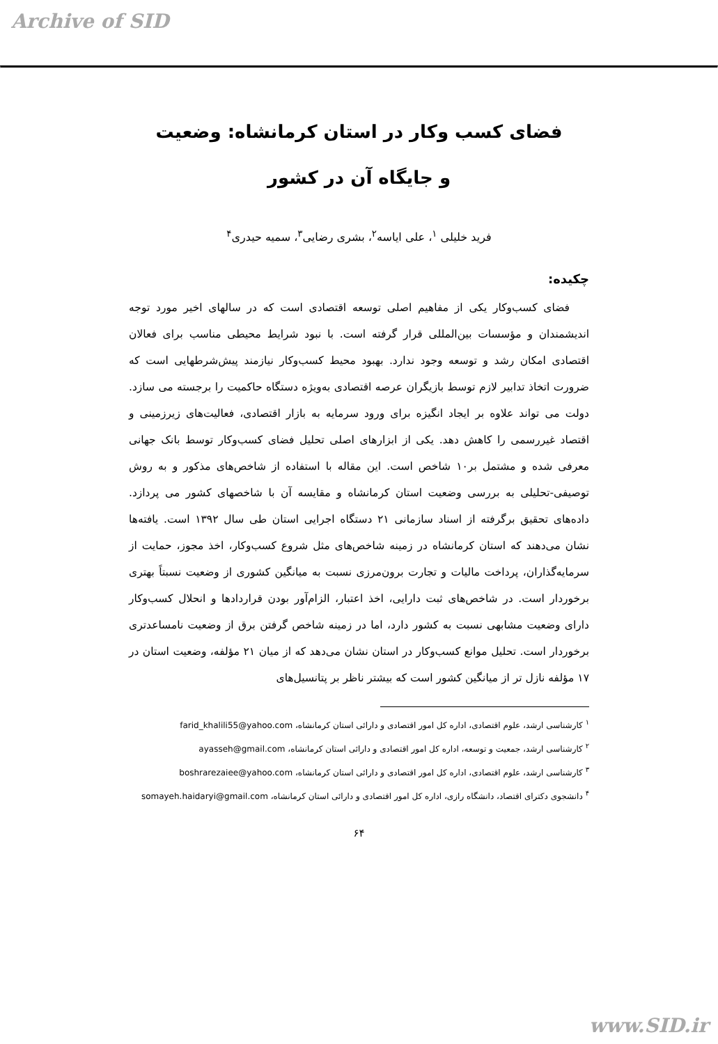Archive of SID
فضای کسب وکار در استان کرمانشاه: وضعیت
و جایگاه آن در کشور
فرید خلیلی <sup>۱</sup>، علی ایاسه<sup>۲</sup>، بشری رضایی<sup>۳</sup>، سمیه حیدری<sup>۴</sup>
چکیده:
فضای کسب‌وکار یکی از مفاهیم اصلی توسعه اقتصادی است که در سالهای اخیر مورد توجه اندیشمندان و مؤسسات بین‌المللی قرار گرفته است. با نبود شرایط محیطی مناسب برای فعالان اقتصادی امکان رشد و توسعه وجود ندارد. بهبود محیط کسب‌وکار نیازمند پیش‌شرطهایی است که ضرورت اتخاذ تدابیر لازم توسط بازیگران عرصه اقتصادی به‌ویژه دستگاه حاکمیت را برجسته می سازد. دولت می تواند علاوه بر ایجاد انگیزه برای ورود سرمایه به بازار اقتصادی، فعالیت‌های زیرزمینی و اقتصاد غیررسمی را کاهش دهد. یکی از ابزارهای اصلی تحلیل فضای کسب‌وکار توسط بانک جهانی معرفی شده و مشتمل بر۱۰ شاخص است. این مقاله با استفاده از شاخص‌های مذکور و به روش توصیفی-تحلیلی به بررسی وضعیت استان کرمانشاه و مقایسه آن با شاخصهای کشور می پردازد. داده‌های تحقیق برگرفته از اسناد سازمانی ۲۱ دستگاه اجرایی استان طی سال ۱۳۹۲ است. یافته‌ها نشان می‌دهند که استان کرمانشاه در زمینه شاخص‌های مثل شروع کسب‌وکار، اخذ مجوز، حمایت از سرمایه‌گذاران، پرداخت مالیات و تجارت برون‌مرزی نسبت به میانگین کشوری از وضعیت نسبتاً بهتری برخوردار است. در شاخص‌های ثبت دارایی، اخذ اعتبار، الزام‌آور بودن قراردادها و انحلال کسب‌وکار دارای وضعیت مشابهی نسبت به کشور دارد، اما در زمینه شاخص گرفتن برق از وضعیت نامساعدتری برخوردار است. تحلیل موانع کسب‌وکار در استان نشان می‌دهد که از میان ۲۱ مؤلفه، وضعیت استان در ۱۷ مؤلفه نازل تر از میانگین کشور است که بیشتر ناظر بر پتانسیل‌های
<sup>۱</sup> کارشناسی ارشد، علوم اقتصادی، اداره کل امور اقتصادی و دارائی استان کرمانشاه، farid_khalili55@yahoo.com
<sup>۲</sup> کارشناسی ارشد، جمعیت و توسعه، اداره کل امور اقتصادی و دارائی استان کرمانشاه، ayasseh@gmail.com
<sup>۳</sup> کارشناسی ارشد، علوم اقتصادی، اداره کل امور اقتصادی و دارائی استان کرمانشاه، boshrarezaiee@yahoo.com
<sup>۴</sup> دانشجوی دکترای اقتصاد، دانشگاه رازی، اداره کل امور اقتصادی و دارائی استان کرمانشاه، somayeh.haidaryi@gmail.com
۶۴
www.SID.ir